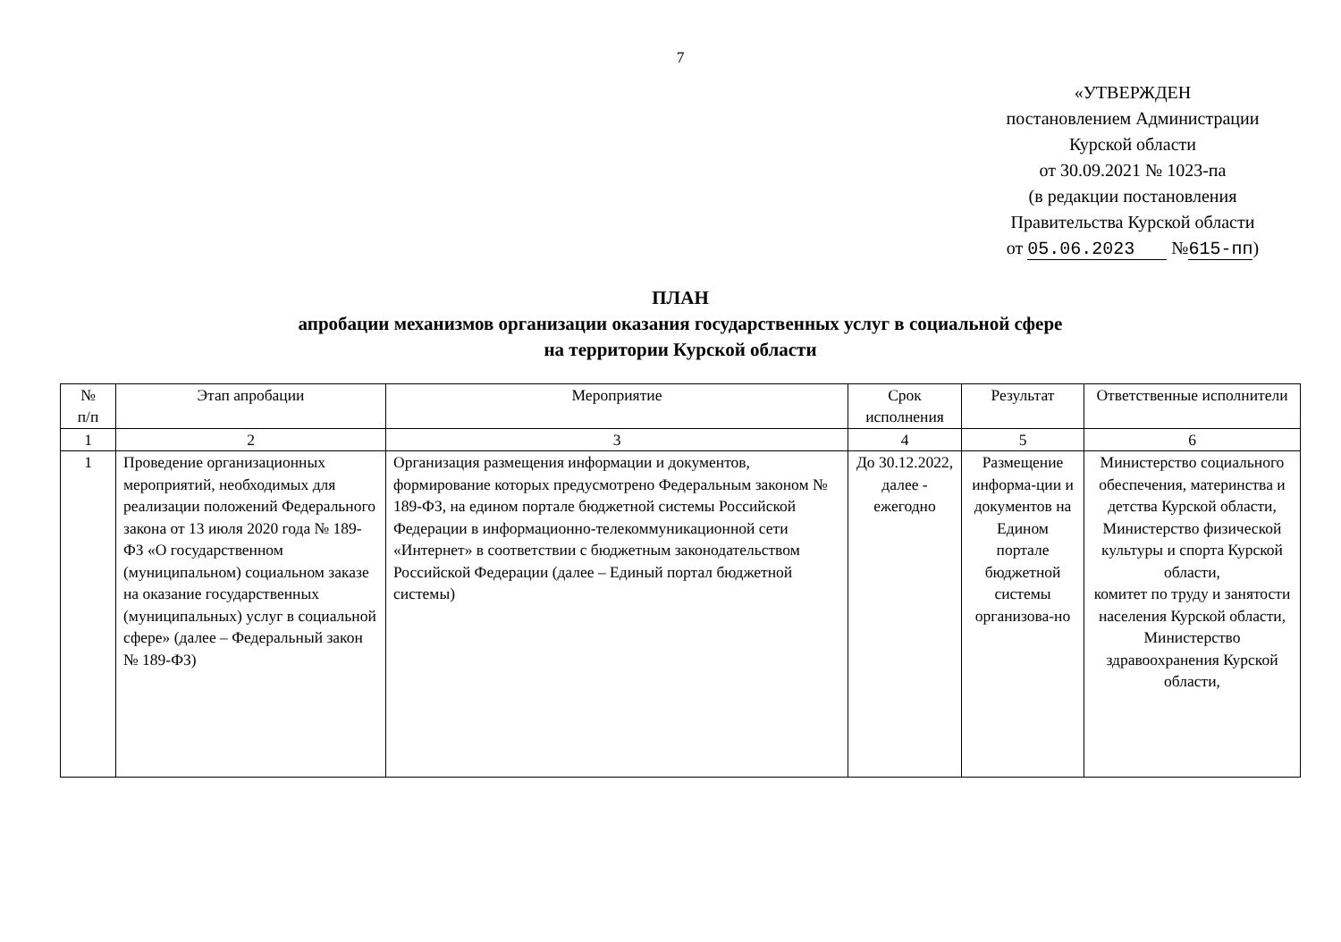7
«УТВЕРЖДЕН
постановлением Администрации
Курской области
от 30.09.2021 № 1023-па
(в редакции постановления
Правительства Курской области
от 05.06.2023 №615-пп)
ПЛАН
апробации механизмов организации оказания государственных услуг в социальной сфере
на территории Курской области
| № п/п | Этап апробации | Мероприятие | Срок исполнения | Результат | Ответственные исполнители |
| --- | --- | --- | --- | --- | --- |
| 1 | 2 | 3 | 4 | 5 | 6 |
| 1 | Проведение организационных мероприятий, необходимых для реализации положений Федерального закона от 13 июля 2020 года № 189-ФЗ «О государственном (муниципальном) социальном заказе на оказание государственных (муниципальных) услуг в социальной сфере» (далее – Федеральный закон № 189-ФЗ) | Организация размещения информации и документов, формирование которых предусмотрено Федеральным законом № 189-ФЗ, на едином портале бюджетной системы Российской Федерации в информационно-телекоммуникационной сети «Интернет» в соответствии с бюджетным законодательством Российской Федерации (далее – Единый портал бюджетной системы) | До 30.12.2022, далее - ежегодно | Размещение информа-ции и документов на Едином портале бюджетной системы организова-но | Министерство социального обеспечения, материнства и детства Курской области, Министерство физической культуры и спорта Курской области, комитет по труду и занятости населения Курской области, Министерство здравоохранения Курской области, |